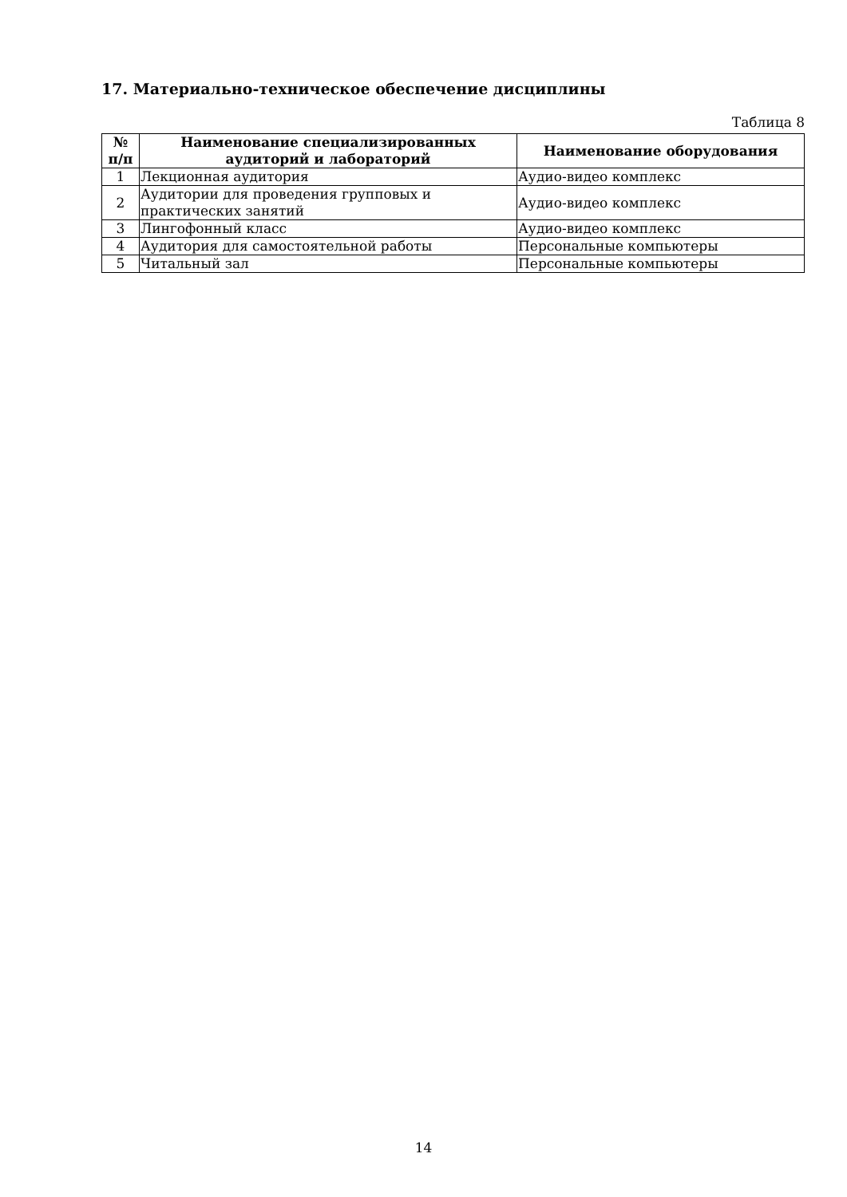17. Материально-техническое обеспечение дисциплины
Таблица 8
| № п/п | Наименование специализированных аудиторий и лабораторий | Наименование оборудования |
| --- | --- | --- |
| 1 | Лекционная аудитория | Аудио-видео комплекс |
| 2 | Аудитории для проведения групповых и практических занятий | Аудио-видео комплекс |
| 3 | Лингофонный класс | Аудио-видео комплекс |
| 4 | Аудитория для самостоятельной работы | Персональные компьютеры |
| 5 | Читальный зал | Персональные компьютеры |
14